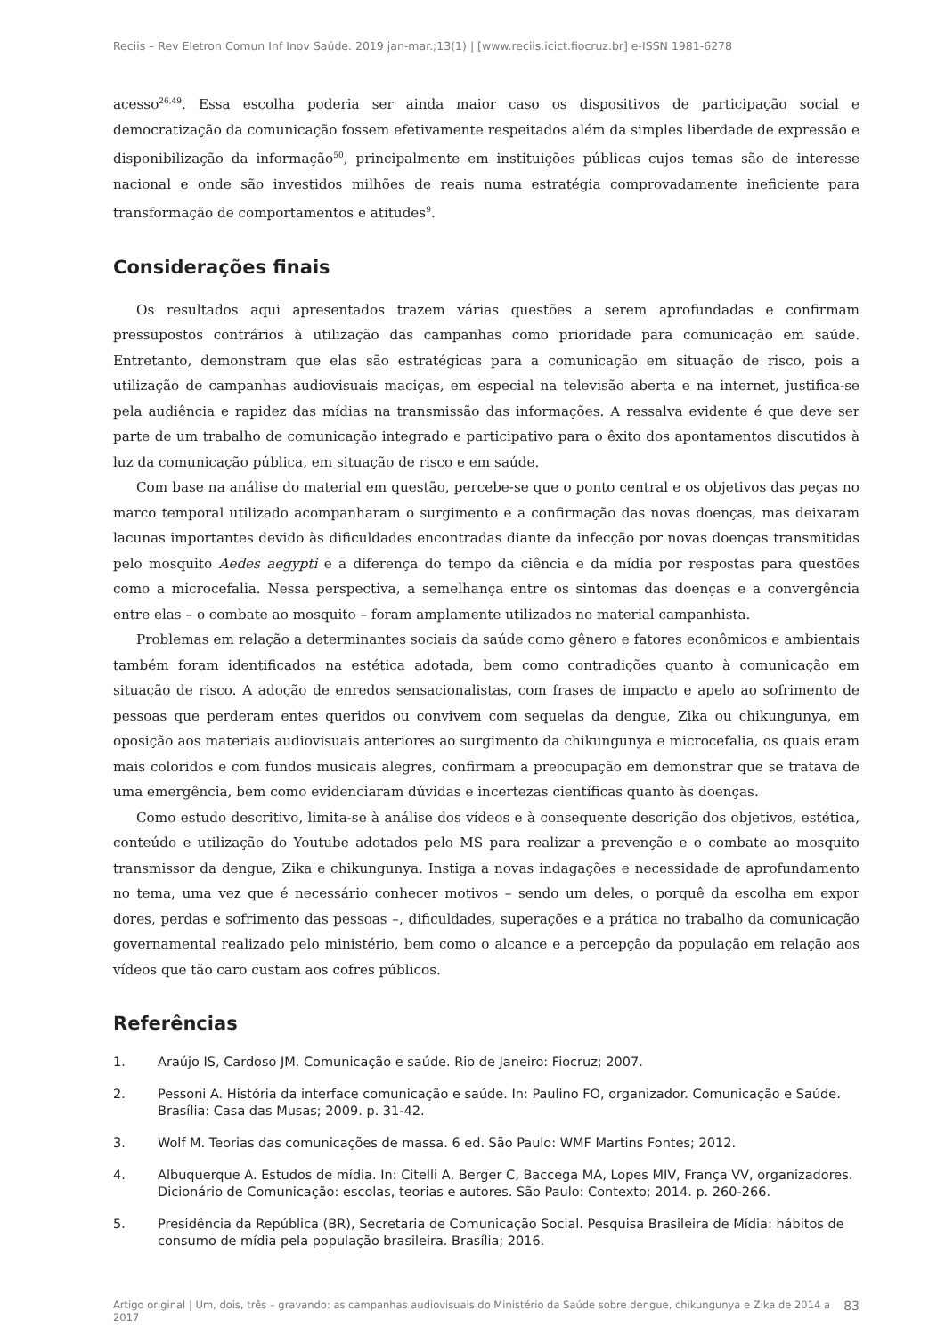Reciis – Rev Eletron Comun Inf Inov Saúde. 2019 jan-mar.;13(1) | [www.reciis.icict.fiocruz.br] e-ISSN 1981-6278
acesso<sup>26,49</sup>. Essa escolha poderia ser ainda maior caso os dispositivos de participação social e democratização da comunicação fossem efetivamente respeitados além da simples liberdade de expressão e disponibilização da informação<sup>50</sup>, principalmente em instituições públicas cujos temas são de interesse nacional e onde são investidos milhões de reais numa estratégia comprovadamente ineficiente para transformação de comportamentos e atitudes<sup>9</sup>.
Considerações finais
Os resultados aqui apresentados trazem várias questões a serem aprofundadas e confirmam pressupostos contrários à utilização das campanhas como prioridade para comunicação em saúde. Entretanto, demonstram que elas são estratégicas para a comunicação em situação de risco, pois a utilização de campanhas audiovisuais maciças, em especial na televisão aberta e na internet, justifica-se pela audiência e rapidez das mídias na transmissão das informações. A ressalva evidente é que deve ser parte de um trabalho de comunicação integrado e participativo para o êxito dos apontamentos discutidos à luz da comunicação pública, em situação de risco e em saúde.
Com base na análise do material em questão, percebe-se que o ponto central e os objetivos das peças no marco temporal utilizado acompanharam o surgimento e a confirmação das novas doenças, mas deixaram lacunas importantes devido às dificuldades encontradas diante da infecção por novas doenças transmitidas pelo mosquito Aedes aegypti e a diferença do tempo da ciência e da mídia por respostas para questões como a microcefalia. Nessa perspectiva, a semelhança entre os sintomas das doenças e a convergência entre elas – o combate ao mosquito – foram amplamente utilizados no material campanhista.
Problemas em relação a determinantes sociais da saúde como gênero e fatores econômicos e ambientais também foram identificados na estética adotada, bem como contradições quanto à comunicação em situação de risco. A adoção de enredos sensacionalistas, com frases de impacto e apelo ao sofrimento de pessoas que perderam entes queridos ou convivem com sequelas da dengue, Zika ou chikungunya, em oposição aos materiais audiovisuais anteriores ao surgimento da chikungunya e microcefalia, os quais eram mais coloridos e com fundos musicais alegres, confirmam a preocupação em demonstrar que se tratava de uma emergência, bem como evidenciaram dúvidas e incertezas científicas quanto às doenças.
Como estudo descritivo, limita-se à análise dos vídeos e à consequente descrição dos objetivos, estética, conteúdo e utilização do Youtube adotados pelo MS para realizar a prevenção e o combate ao mosquito transmissor da dengue, Zika e chikungunya. Instiga a novas indagações e necessidade de aprofundamento no tema, uma vez que é necessário conhecer motivos – sendo um deles, o porquê da escolha em expor dores, perdas e sofrimento das pessoas –, dificuldades, superações e a prática no trabalho da comunicação governamental realizado pelo ministério, bem como o alcance e a percepção da população em relação aos vídeos que tão caro custam aos cofres públicos.
Referências
1. Araújo IS, Cardoso JM. Comunicação e saúde. Rio de Janeiro: Fiocruz; 2007.
2. Pessoni A. História da interface comunicação e saúde. In: Paulino FO, organizador. Comunicação e Saúde. Brasília: Casa das Musas; 2009. p. 31-42.
3. Wolf M. Teorias das comunicações de massa. 6 ed. São Paulo: WMF Martins Fontes; 2012.
4. Albuquerque A. Estudos de mídia. In: Citelli A, Berger C, Baccega MA, Lopes MIV, França VV, organizadores. Dicionário de Comunicação: escolas, teorias e autores. São Paulo: Contexto; 2014. p. 260-266.
5. Presidência da República (BR), Secretaria de Comunicação Social. Pesquisa Brasileira de Mídia: hábitos de consumo de mídia pela população brasileira. Brasília; 2016.
Artigo original | Um, dois, três – gravando: as campanhas audiovisuais do Ministério da Saúde sobre dengue, chikungunya e Zika de 2014 a 2017 83